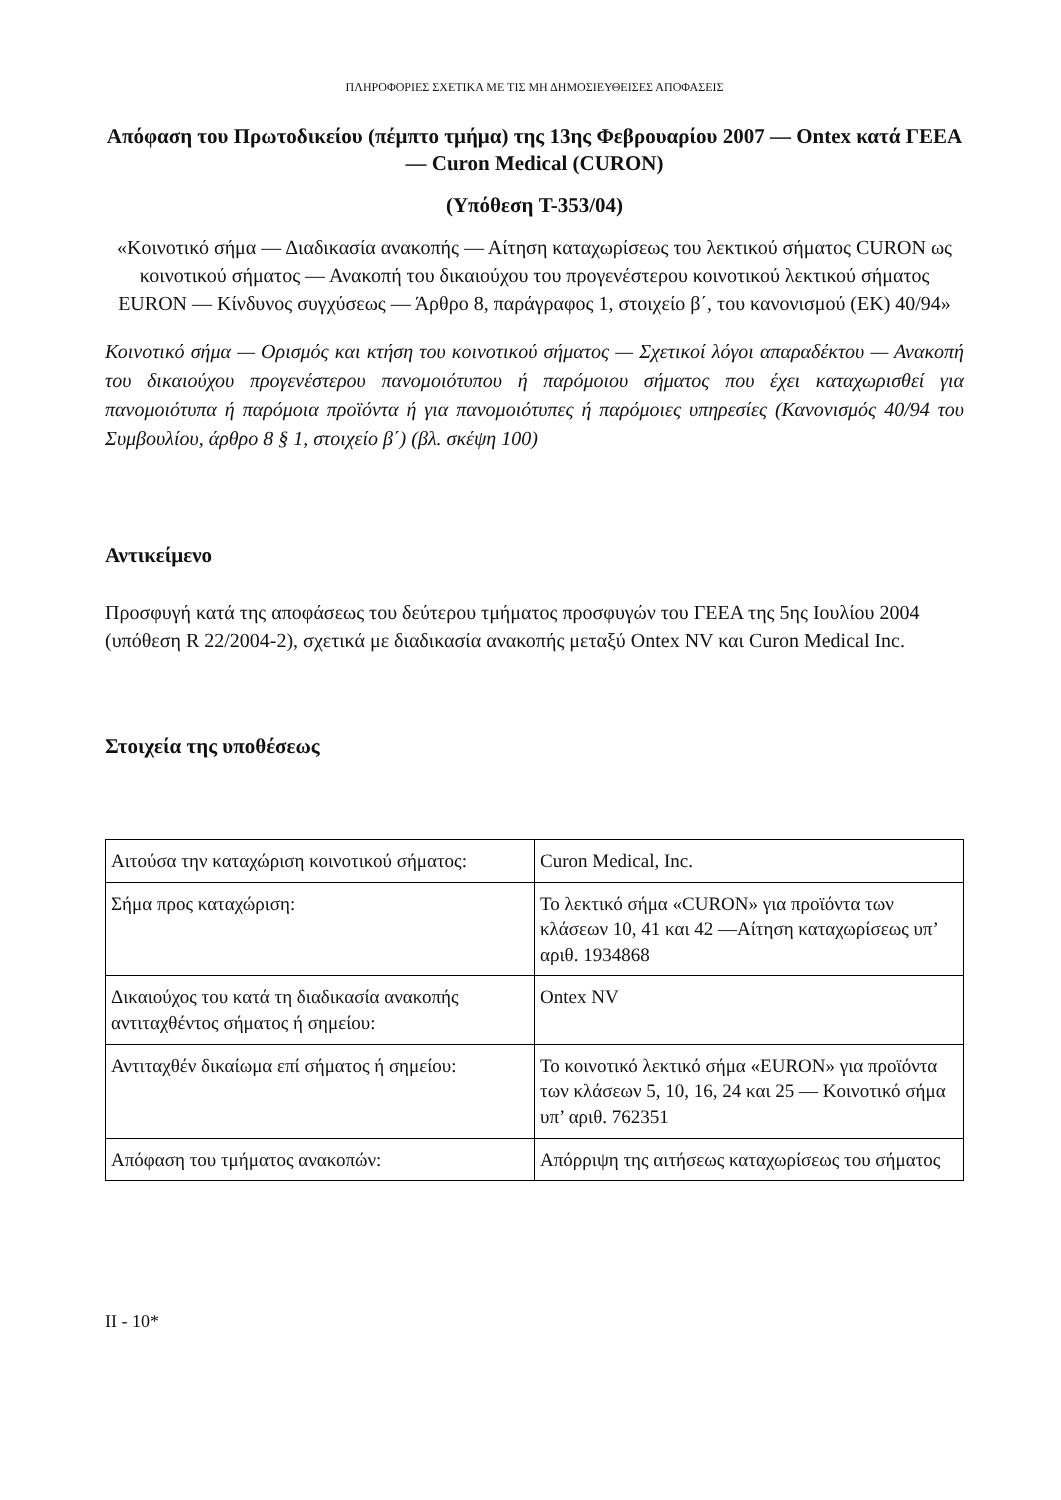ΠΛΗΡΟΦΟΡΙΕΣ ΣΧΕΤΙΚΑ ΜΕ ΤΙΣ ΜΗ ΔΗΜΟΣΙΕΥΘΕΙΣΕΣ ΑΠΟΦΑΣΕΙΣ
Απόφαση του Πρωτοδικείου (πέμπτο τμήμα) της 13ης Φεβρουαρίου 2007 — Ontex κατά ΓΕΕΑ — Curon Medical (CURON)
(Υπόθεση T-353/04)
«Κοινοτικό σήμα — Διαδικασία ανακοπής — Αίτηση καταχωρίσεως του λεκτικού σήματος CURON ως κοινοτικού σήματος — Ανακοπή του δικαιούχου του προγενέστερου κοινοτικού λεκτικού σήματος EURON — Κίνδυνος συγχύσεως — Άρθρο 8, παράγραφος 1, στοιχείο β΄, του κανονισμού (ΕΚ) 40/94»
Κοινοτικό σήμα — Ορισμός και κτήση του κοινοτικού σήματος — Σχετικοί λόγοι απαραδέκτου — Ανακοπή του δικαιούχου προγενέστερου πανομοιότυπου ή παρόμοιου σήματος που έχει καταχωρισθεί για πανομοιότυπα ή παρόμοια προϊόντα ή για πανομοιότυπες ή παρόμοιες υπηρεσίες (Κανονισμός 40/94 του Συμβουλίου, άρθρο 8 § 1, στοιχείο β΄) (βλ. σκέψη 100)
Αντικείμενο
Προσφυγή κατά της αποφάσεως του δεύτερου τμήματος προσφυγών του ΓΕΕΑ της 5ης Ιουλίου 2004 (υπόθεση R 22/2004-2), σχετικά με διαδικασία ανακοπής μεταξύ Ontex NV και Curon Medical Inc.
Στοιχεία της υποθέσεως
| Αιτούσα την καταχώριση κοινοτικού σήματος: | Curon Medical, Inc. |
| Σήμα προς καταχώριση: | Το λεκτικό σήμα «CURON» για προϊόντα των κλάσεων 10, 41 και 42 —Αίτηση καταχωρίσεως υπ’ αριθ. 1934868 |
| Δικαιούχος του κατά τη διαδικασία ανακοπής αντιταχθέντος σήματος ή σημείου: | Ontex NV |
| Αντιταχθέν δικαίωμα επί σήματος ή σημείου: | Το κοινοτικό λεκτικό σήμα «EURON» για προϊόντα των κλάσεων 5, 10, 16, 24 και 25 — Κοινοτικό σήμα υπ’ αριθ. 762351 |
| Απόφαση του τμήματος ανακοπών: | Απόρριψη της αιτήσεως καταχωρίσεως του σήματος |
II - 10*